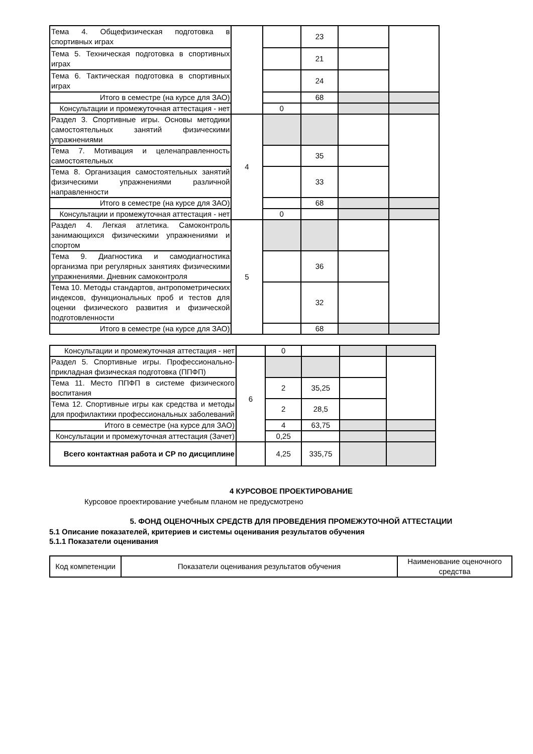| Тема 4. Общефизическая подготовка в спортивных играх | | | 23 | | |
| Тема 5. Техническая подготовка в спортивных играх | | | 21 | | |
| Тема 6. Тактическая подготовка в спортивных играх | | | 24 | | |
| Итого в семестре (на курсе для ЗАО) | | | 68 | | |
| Консультации и промежуточная аттестация - нет | | 0 | | | |
| Раздел 3. Спортивные игры. Основы методики самостоятельных занятий физическими упражнениями | 4 | | | | |
| Тема 7. Мотивация и целенаправленность самостоятельных | | | 35 | | |
| Тема 8. Организация самостоятельных занятий физическими упражнениями различной направленности | | | 33 | | |
| Итого в семестре (на курсе для ЗАО) | | | 68 | | |
| Консультации и промежуточная аттестация - нет | | 0 | | | |
| Раздел 4. Легкая атлетика. Самоконтроль занимающихся физическими упражнениями и спортом | 5 | | | | |
| Тема 9. Диагностика и самодиагностика организма при регулярных занятиях физическими упражнениями. Дневник самоконтроля | | | 36 | | |
| Тема 10. Методы стандартов, антропометрических индексов, функциональных проб и тестов для оценки физического развития и физической подготовленности | | | 32 | | |
| Итого в семестре (на курсе для ЗАО) | | | 68 | | |
| Консультации и промежуточная аттестация - нет | | 0 | | | |
| Раздел 5. Спортивные игры. Профессионально-прикладная физическая подготовка (ППФП) | 6 | | | | |
| Тема 11. Место ППФП в системе физического воспитания | | 2 | 35,25 | | |
| Тема 12. Спортивные игры как средства и методы для профилактики профессиональных заболеваний | | 2 | 28,5 | | |
| Итого в семестре (на курсе для ЗАО) | | 4 | 63,75 | | |
| Консультации и промежуточная аттестация (Зачет) | | 0,25 | | | |
| Всего контактная работа и СР по дисциплине | | 4,25 | 335,75 | | |
4 КУРСОВОЕ ПРОЕКТИРОВАНИЕ
Курсовое проектирование учебным планом не предусмотрено
5. ФОНД ОЦЕНОЧНЫХ СРЕДСТВ ДЛЯ ПРОВЕДЕНИЯ ПРОМЕЖУТОЧНОЙ АТТЕСТАЦИИ
5.1 Описание показателей, критериев и системы оценивания результатов обучения
5.1.1 Показатели оценивания
| Код компетенции | Показатели оценивания результатов обучения | Наименование оценочного средства |